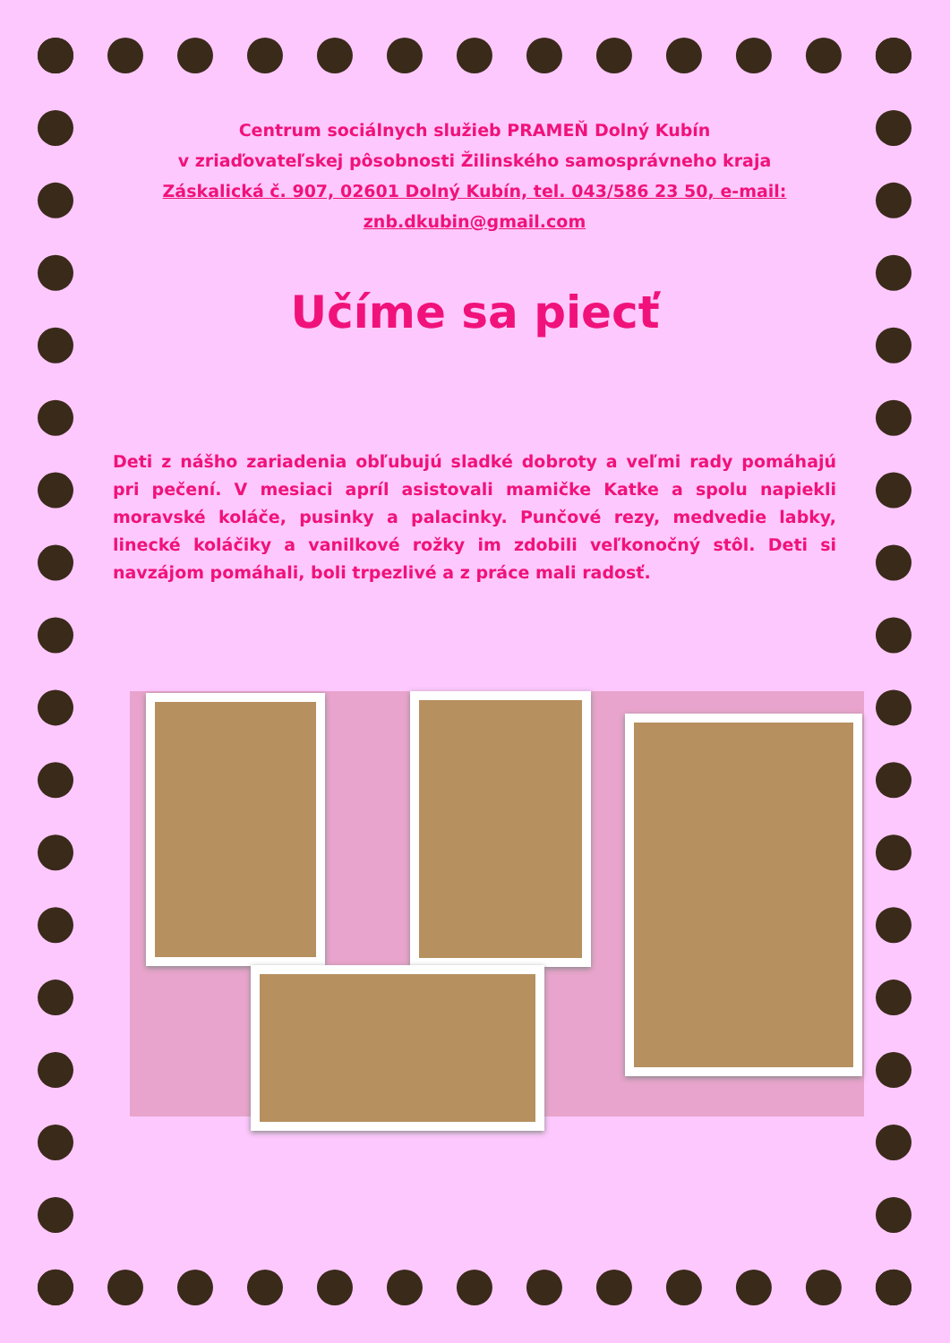Centrum sociálnych služieb PRAMEŇ Dolný Kubín
v zriaďovateľskej pôsobnosti Žilinského samosprávneho kraja
Záskalická č. 907, 02601 Dolný Kubín, tel. 043/586 23 50, e-mail: znb.dkubin@gmail.com
Učíme sa piecť
Deti z nášho zariadenia obľubujú sladké dobroty a veľmi rady pomáhajú pri pečení. V mesiaci apríl asistovali mamičke Katke a spolu napiekli moravské koláče, pusinky a palacinky. Punčové rezy, medvedie labky, linecké koláčiky a vanilkové rožky im zdobili veľkonočný stôl. Deti si navzájom pomáhali, boli trpezlivé a z práce mali radosť.